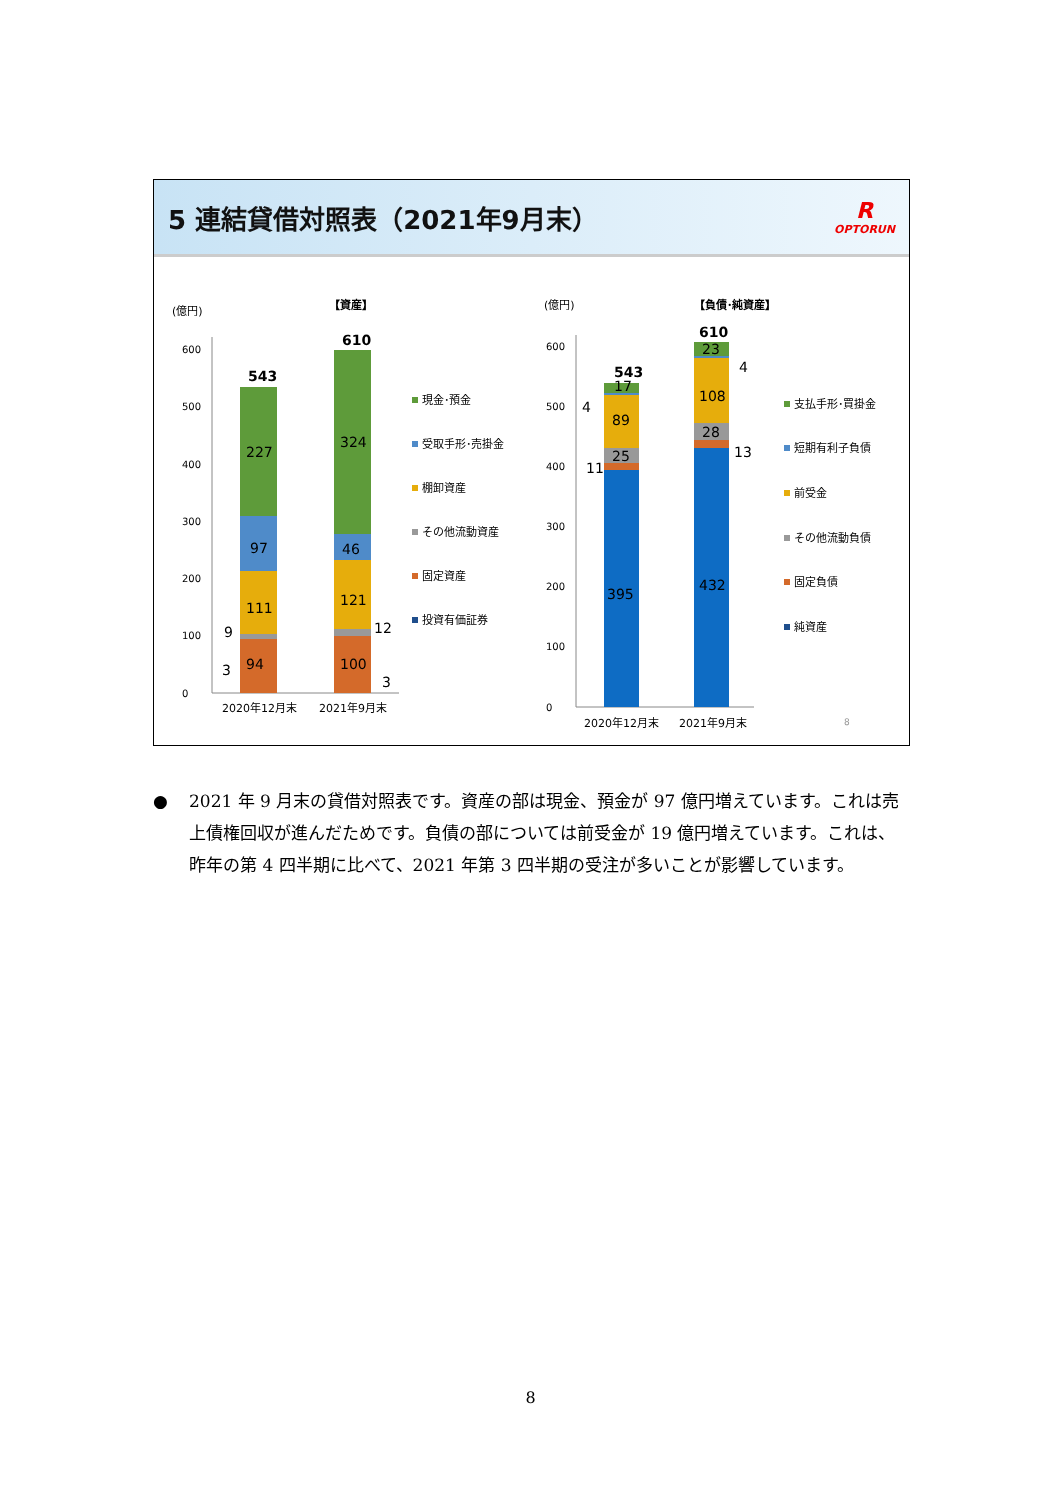5 連結貸借対照表（2021年9月末）
R
OPTORUN
(億円)
【資産】
(億円)
【負債･純資産】
0
100
200
300
400
500
600
94
111
97
227
543
100
121
46
324
610
9
12
3
3
2020年12月末
2021年9月末
現金･預金
受取手形･売掛金
棚卸資産
その他流動資産
固定資産
投資有価証券
0
100
200
300
400
500
600
395
432
25
28
89
108
17
23
543
610
11
13
4
4
2020年12月末
2021年9月末
支払手形･買掛金
短期有利子負債
前受金
その他流動負債
固定負債
純資産
8
● 2021 年 9 月末の貸借対照表です。資産の部は現金、預金が 97 億円増えています。これは売上債権回収が進んだためです。負債の部については前受金が 19 億円増えています。これは、昨年の第 4 四半期に比べて、2021 年第 3 四半期の受注が多いことが影響しています。
8